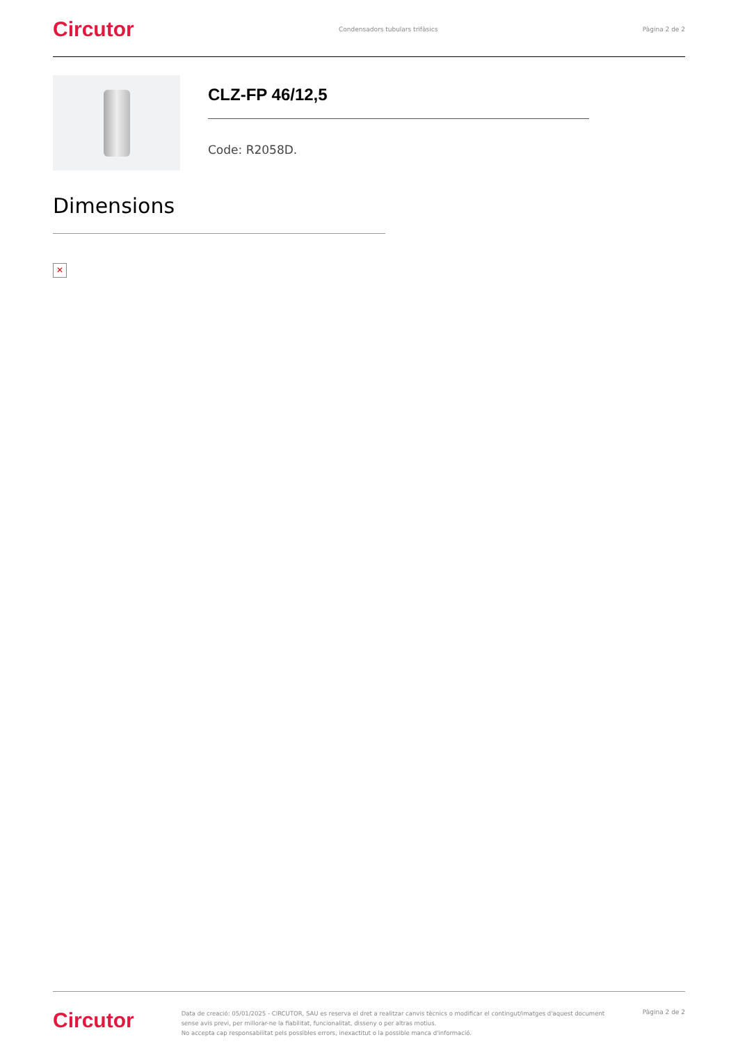Circutor
Condensadors tubulars trifàsics
Pàgina 2 de 2
CLZ-FP 46/12,5
Code: R2058D.
Dimensions
✕
Circutor
Data de creació: 05/01/2025 - CIRCUTOR, SAU es reserva el dret a realitzar canvis tècnics o modificar el contingut/imatges d'aquest document sense avís previ, per millorar-ne la fiabilitat, funcionalitat, disseny o per altras motius.
No accepta cap responsabilitat pels possibles errors, inexactitut o la possible manca d'informació.
Pàgina 2 de 2